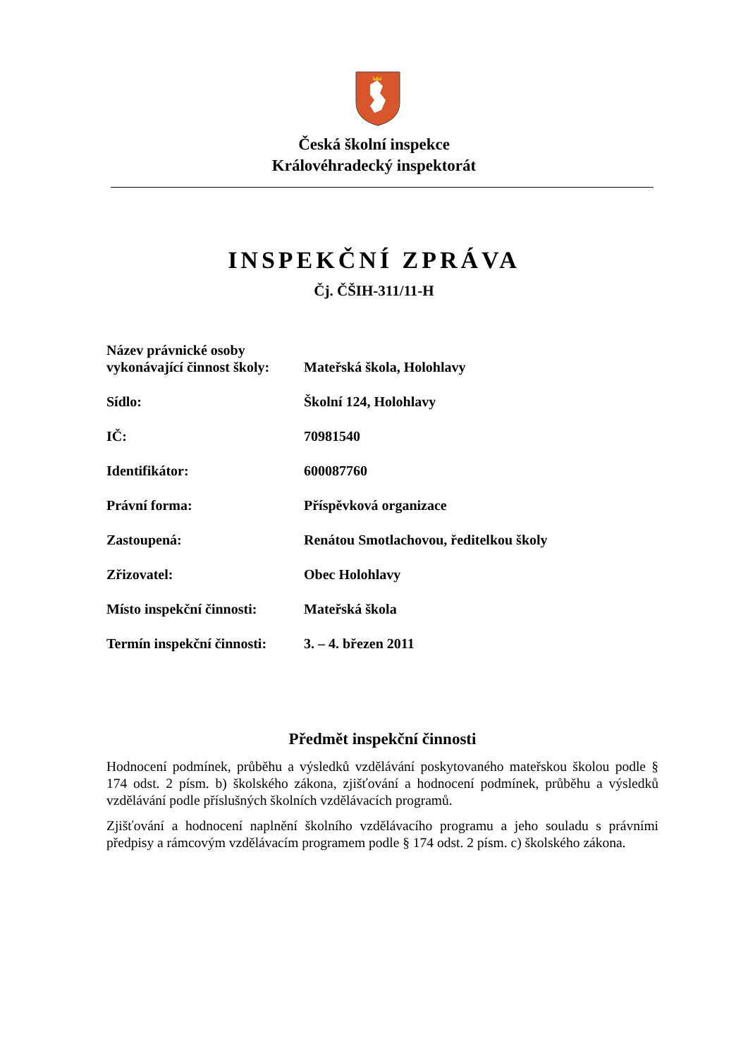Česká školní inspekce
Královéhradecký inspektorát
INSPEKČNÍ ZPRÁVA
Čj. ČŠIH-311/11-H
| Název právnické osoby vykonávající činnost školy: | Mateřská škola, Holohlavy |
| Sídlo: | Školní 124, Holohlavy |
| IČ: | 70981540 |
| Identifikátor: | 600087760 |
| Právní forma: | Příspěvková organizace |
| Zastoupená: | Renátou Smotlachovou, ředitelkou školy |
| Zřizovatel: | Obec Holohlavy |
| Místo inspekční činnosti: | Mateřská škola |
| Termín inspekční činnosti: | 3. – 4. březen 2011 |
Předmět inspekční činnosti
Hodnocení podmínek, průběhu a výsledků vzdělávání poskytovaného mateřskou školou podle § 174 odst. 2 písm. b) školského zákona, zjišťování a hodnocení podmínek, průběhu a výsledků vzdělávání podle příslušných školních vzdělávacích programů.
Zjišťování a hodnocení naplnění školního vzdělávacího programu a jeho souladu s právními předpisy a rámcovým vzdělávacím programem podle § 174 odst. 2 písm. c) školského zákona.